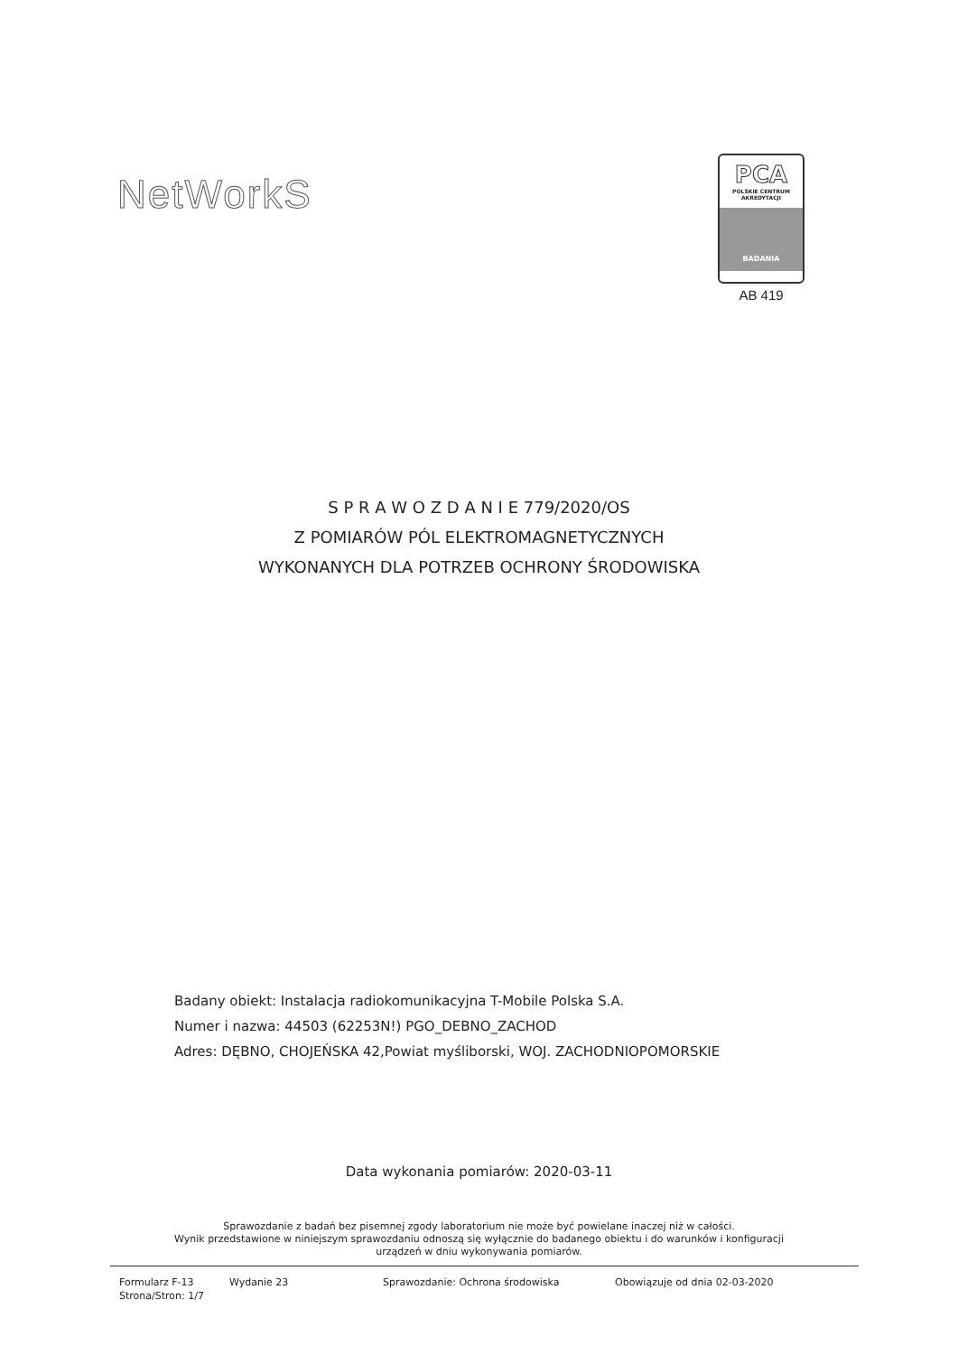NetWorkS
PCA
POLSKIE CENTRUM
AKREDYTACJI
BADANIA
AB 419
S P R A W O Z D A N I E 779/2020/OS
Z POMIARÓW PÓL ELEKTROMAGNETYCZNYCH
WYKONANYCH DLA POTRZEB OCHRONY ŚRODOWISKA
Badany obiekt: Instalacja radiokomunikacyjna T-Mobile Polska S.A.
Numer i nazwa: 44503 (62253N!) PGO_DEBNO_ZACHOD
Adres: DĘBNO, CHOJEŃSKA 42,Powiat myśliborski, WOJ. ZACHODNIOPOMORSKIE
Data wykonania pomiarów: 2020-03-11
Sprawozdanie z badań bez pisemnej zgody laboratorium nie może być powielane inaczej niż w całości.
Wynik przedstawione w niniejszym sprawozdaniu odnoszą się wyłącznie do badanego obiektu i do warunków i konfiguracji
urządzeń w dniu wykonywania pomiarów.
Formularz F-13
Strona/Stron: 1/7
Wydanie 23 Sprawozdanie: Ochrona środowiska Obowiązuje od dnia 02-03-2020